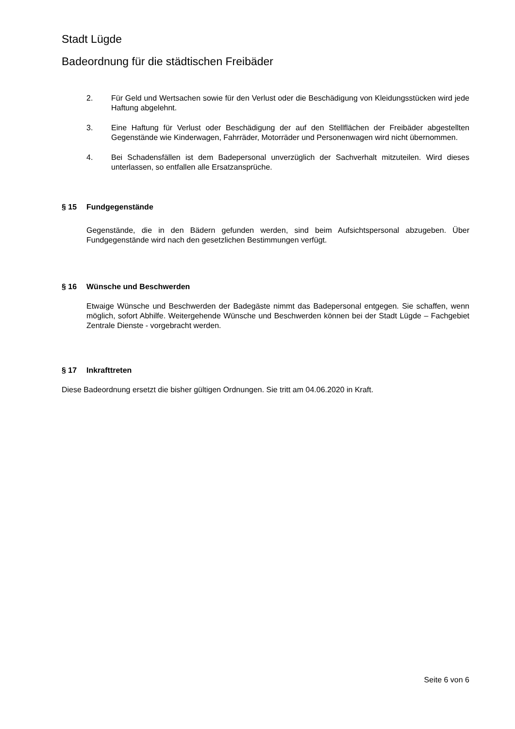Stadt Lügde
Badeordnung für die städtischen Freibäder
2. Für Geld und Wertsachen sowie für den Verlust oder die Beschädigung von Kleidungsstücken wird jede Haftung abgelehnt.
3. Eine Haftung für Verlust oder Beschädigung der auf den Stellflächen der Freibäder abgestellten Gegenstände wie Kinderwagen, Fahrräder, Motorräder und Personenwagen wird nicht übernommen.
4. Bei Schadensfällen ist dem Badepersonal unverzüglich der Sachverhalt mitzuteilen. Wird dieses unterlassen, so entfallen alle Ersatzansprüche.
§ 15 Fundgegenstände
Gegenstände, die in den Bädern gefunden werden, sind beim Aufsichtspersonal abzugeben. Über Fundgegenstände wird nach den gesetzlichen Bestimmungen verfügt.
§ 16 Wünsche und Beschwerden
Etwaige Wünsche und Beschwerden der Badegäste nimmt das Badepersonal entgegen. Sie schaffen, wenn möglich, sofort Abhilfe. Weitergehende Wünsche und Beschwerden können bei der Stadt Lügde – Fachgebiet Zentrale Dienste - vorgebracht werden.
§ 17 Inkrafttreten
Diese Badeordnung ersetzt die bisher gültigen Ordnungen. Sie tritt am 04.06.2020 in Kraft.
Seite 6 von 6